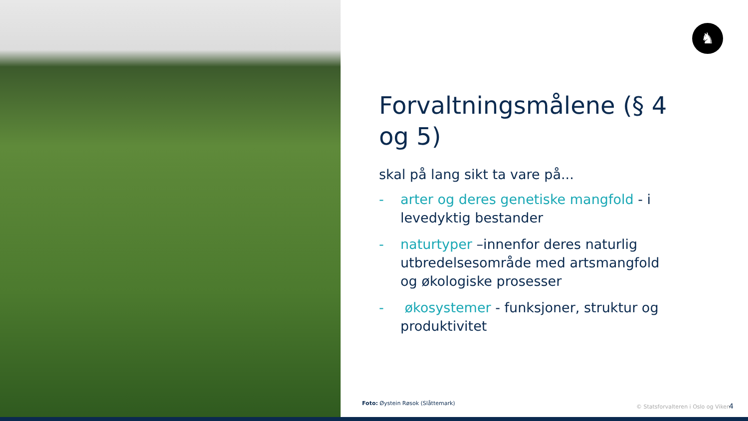♞
Forvaltningsmålene (§ 4 og 5)
skal på lang sikt ta vare på...
- arter og deres genetiske mangfold - i levedyktig bestander
- naturtyper –innenfor deres naturlig utbredelsesområde med artsmangfold og økologiske prosesser
- økosystemer - funksjoner, struktur og produktivitet
Foto: Øystein Røsok (Slåttemark)
© Statsforvalteren i Oslo og Viken
4